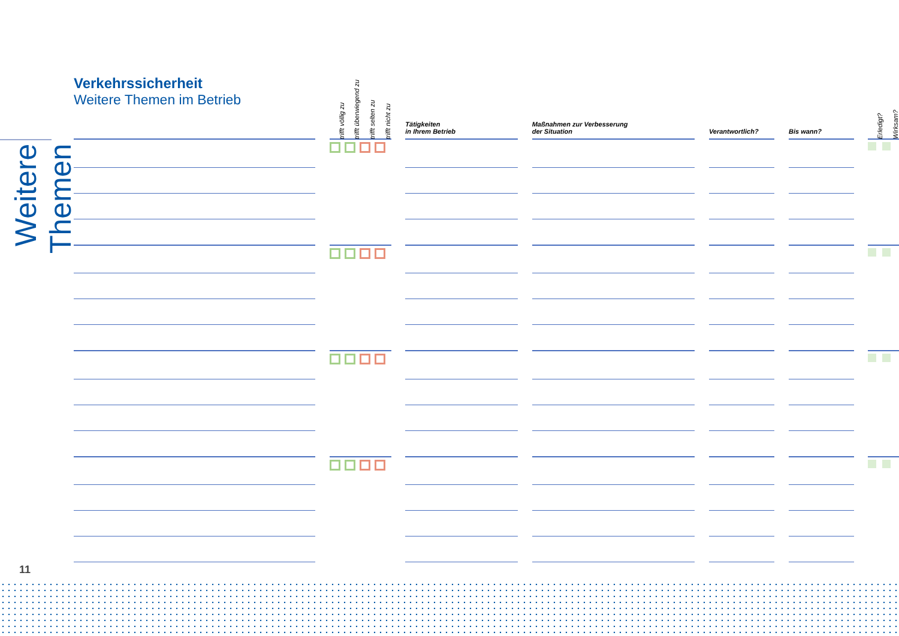Weitere Themen
Verkehrssicherheit
Weitere Themen im Betrieb
| | | trifft völlig zu | trifft überwiegend zu | trifft selten zu | trifft nicht zu | | Tätigkeiten in Ihrem Betrieb | | Maßnahmen zur Verbesserung der Situation | | Verantwortlich? | | Bis wann? | | Erledigt? | Wirksam? |
| --- | --- | --- | --- | --- | --- | --- | --- | --- | --- | --- | --- | --- | --- | --- | --- | --- |
11